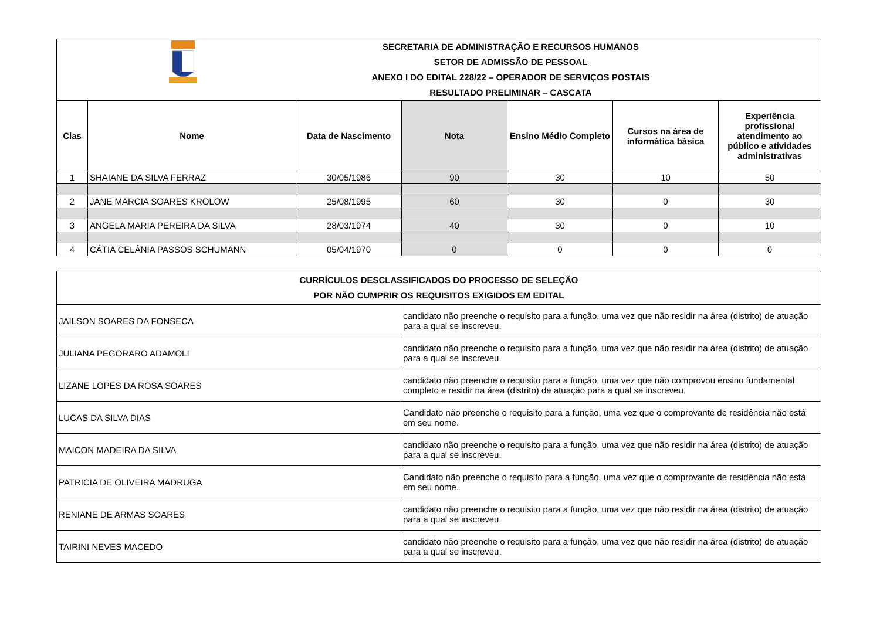| SECRETARIA DE ADMINISTRAÇÃO E RECURSOS HUMANOS SETOR DE ADMISSÃO DE PESSOAL ANEXO I DO EDITAL 228/22 – OPERADOR DE SERVIÇOS POSTAIS RESULTADO PRELIMINAR – CASCATA | | | | | | |
| Clas | Nome | Data de Nascimento | Nota | Ensino Médio Completo | Cursos na área de informática básica | Experiência profissional atendimento ao público e atividades administrativas |
| 1 | SHAIANE DA SILVA FERRAZ | 30/05/1986 | 90 | 30 | 10 | 50 |
| 2 | JANE MARCIA SOARES KROLOW | 25/08/1995 | 60 | 30 | 0 | 30 |
| 3 | ANGELA MARIA PEREIRA DA SILVA | 28/03/1974 | 40 | 30 | 0 | 10 |
| 4 | CÁTIA CELÂNIA PASSOS SCHUMANN | 05/04/1970 | 0 | 0 | 0 | 0 |
| CURRÍCULOS DESCLASSIFICADOS DO PROCESSO DE SELEÇÃO POR NÃO CUMPRIR OS REQUISITOS EXIGIDOS EM EDITAL | |
| --- | --- |
| JAILSON SOARES DA FONSECA | candidato não preenche o requisito para a função, uma vez que não residir na área (distrito) de atuação para a qual se inscreveu. |
| JULIANA PEGORARO ADAMOLI | candidato não preenche o requisito para a função, uma vez que não residir na área (distrito) de atuação para a qual se inscreveu. |
| LIZANE LOPES DA ROSA SOARES | candidato não preenche o requisito para a função, uma vez que não comprovou ensino fundamental completo e residir na área (distrito) de atuação para a qual se inscreveu. |
| LUCAS DA SILVA DIAS | Candidato não preenche o requisito para a função, uma vez que o comprovante de residência não está em seu nome. |
| MAICON MADEIRA DA SILVA | candidato não preenche o requisito para a função, uma vez que não residir na área (distrito) de atuação para a qual se inscreveu. |
| PATRICIA DE OLIVEIRA MADRUGA | Candidato não preenche o requisito para a função, uma vez que o comprovante de residência não está em seu nome. |
| RENIANE DE ARMAS SOARES | candidato não preenche o requisito para a função, uma vez que não residir na área (distrito) de atuação para a qual se inscreveu. |
| TAIRINI NEVES MACEDO | candidato não preenche o requisito para a função, uma vez que não residir na área (distrito) de atuação para a qual se inscreveu. |